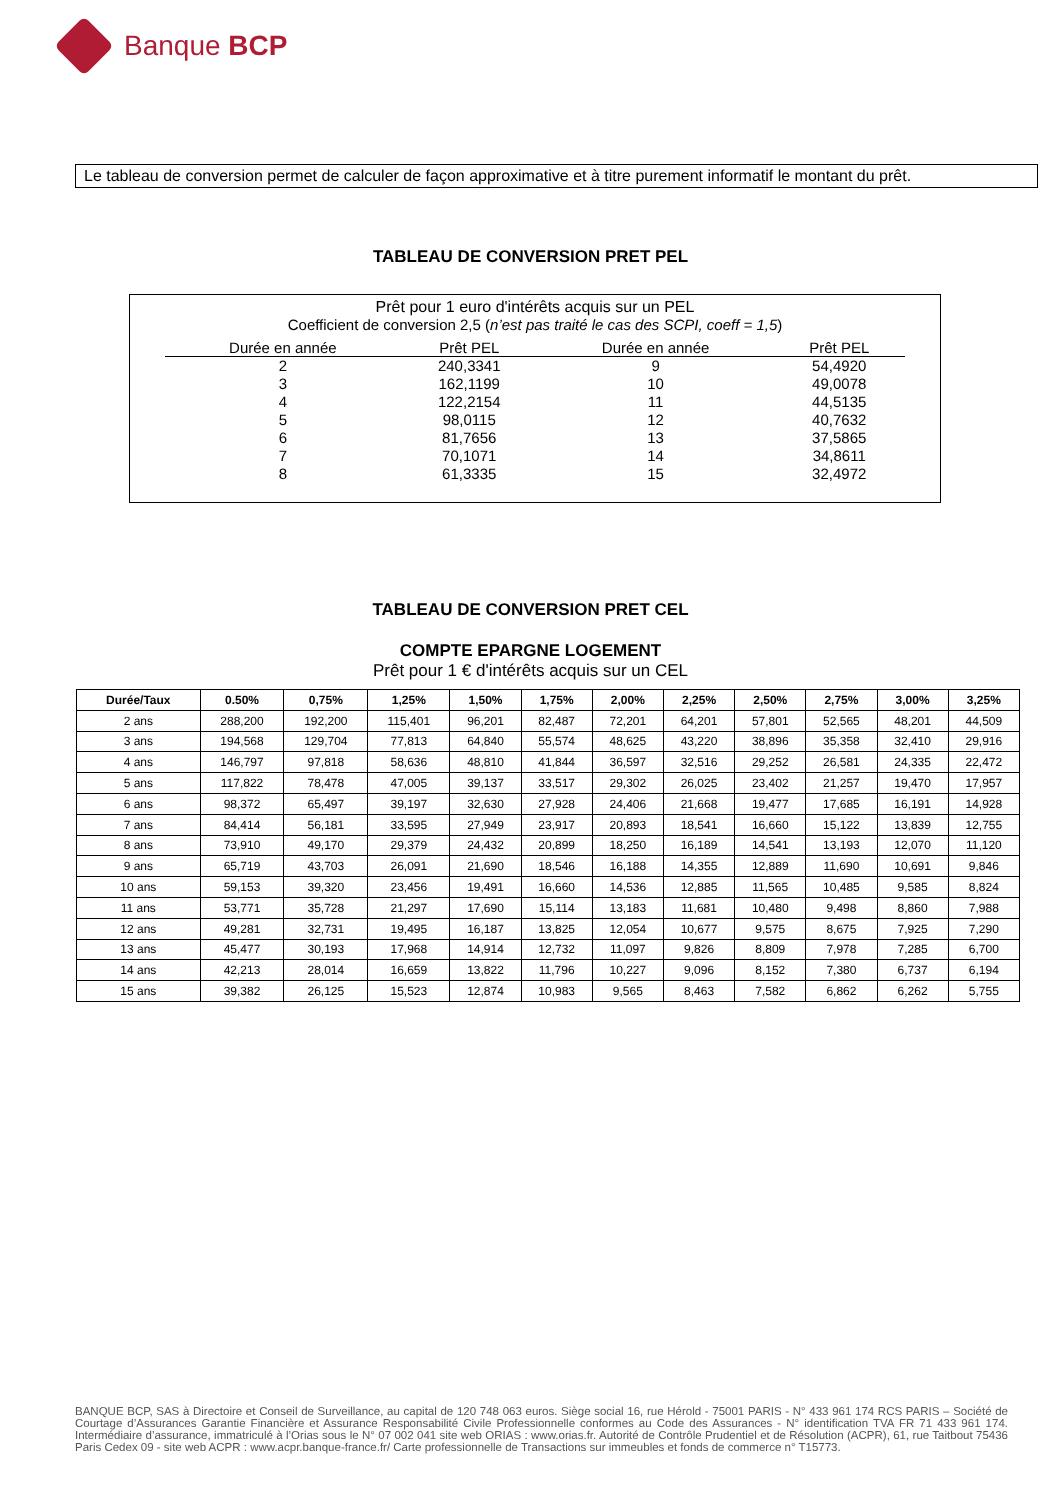Banque BCP
Le tableau de conversion permet de calculer de façon approximative et à titre purement informatif le montant du prêt.
TABLEAU DE CONVERSION PRET PEL
Prêt pour 1 euro d'intérêts acquis sur un PEL
Coefficient de conversion 2,5 (n’est pas traité le cas des SCPI, coeff = 1,5)
| Durée en année | Prêt PEL | Durée en année | Prêt PEL |
| --- | --- | --- | --- |
| 2 | 240,3341 | 9 | 54,4920 |
| 3 | 162,1199 | 10 | 49,0078 |
| 4 | 122,2154 | 11 | 44,5135 |
| 5 | 98,0115 | 12 | 40,7632 |
| 6 | 81,7656 | 13 | 37,5865 |
| 7 | 70,1071 | 14 | 34,8611 |
| 8 | 61,3335 | 15 | 32,4972 |
TABLEAU DE CONVERSION PRET CEL
COMPTE EPARGNE LOGEMENT
Prêt pour 1 € d'intérêts acquis sur un CEL
| Durée/Taux | 0.50% | 0,75% | 1,25% | 1,50% | 1,75% | 2,00% | 2,25% | 2,50% | 2,75% | 3,00% | 3,25% |
| --- | --- | --- | --- | --- | --- | --- | --- | --- | --- | --- | --- |
| 2 ans | 288,200 | 192,200 | 115,401 | 96,201 | 82,487 | 72,201 | 64,201 | 57,801 | 52,565 | 48,201 | 44,509 |
| 3 ans | 194,568 | 129,704 | 77,813 | 64,840 | 55,574 | 48,625 | 43,220 | 38,896 | 35,358 | 32,410 | 29,916 |
| 4 ans | 146,797 | 97,818 | 58,636 | 48,810 | 41,844 | 36,597 | 32,516 | 29,252 | 26,581 | 24,335 | 22,472 |
| 5 ans | 117,822 | 78,478 | 47,005 | 39,137 | 33,517 | 29,302 | 26,025 | 23,402 | 21,257 | 19,470 | 17,957 |
| 6 ans | 98,372 | 65,497 | 39,197 | 32,630 | 27,928 | 24,406 | 21,668 | 19,477 | 17,685 | 16,191 | 14,928 |
| 7 ans | 84,414 | 56,181 | 33,595 | 27,949 | 23,917 | 20,893 | 18,541 | 16,660 | 15,122 | 13,839 | 12,755 |
| 8 ans | 73,910 | 49,170 | 29,379 | 24,432 | 20,899 | 18,250 | 16,189 | 14,541 | 13,193 | 12,070 | 11,120 |
| 9 ans | 65,719 | 43,703 | 26,091 | 21,690 | 18,546 | 16,188 | 14,355 | 12,889 | 11,690 | 10,691 | 9,846 |
| 10 ans | 59,153 | 39,320 | 23,456 | 19,491 | 16,660 | 14,536 | 12,885 | 11,565 | 10,485 | 9,585 | 8,824 |
| 11 ans | 53,771 | 35,728 | 21,297 | 17,690 | 15,114 | 13,183 | 11,681 | 10,480 | 9,498 | 8,860 | 7,988 |
| 12 ans | 49,281 | 32,731 | 19,495 | 16,187 | 13,825 | 12,054 | 10,677 | 9,575 | 8,675 | 7,925 | 7,290 |
| 13 ans | 45,477 | 30,193 | 17,968 | 14,914 | 12,732 | 11,097 | 9,826 | 8,809 | 7,978 | 7,285 | 6,700 |
| 14 ans | 42,213 | 28,014 | 16,659 | 13,822 | 11,796 | 10,227 | 9,096 | 8,152 | 7,380 | 6,737 | 6,194 |
| 15 ans | 39,382 | 26,125 | 15,523 | 12,874 | 10,983 | 9,565 | 8,463 | 7,582 | 6,862 | 6,262 | 5,755 |
BANQUE BCP, SAS à Directoire et Conseil de Surveillance, au capital de 120 748 063 euros. Siège social 16, rue Hérold - 75001 PARIS - N° 433 961 174 RCS PARIS – Société de Courtage d’Assurances Garantie Financière et Assurance Responsabilité Civile Professionnelle conformes au Code des Assurances - N° identification TVA FR 71 433 961 174. Intermédiaire d’assurance, immatriculé à l’Orias sous le N° 07 002 041 site web ORIAS : www.orias.fr. Autorité de Contrôle Prudentiel et de Résolution (ACPR), 61, rue Taitbout 75436 Paris Cedex 09 - site web ACPR : www.acpr.banque-france.fr/ Carte professionnelle de Transactions sur immeubles et fonds de commerce n° T15773.